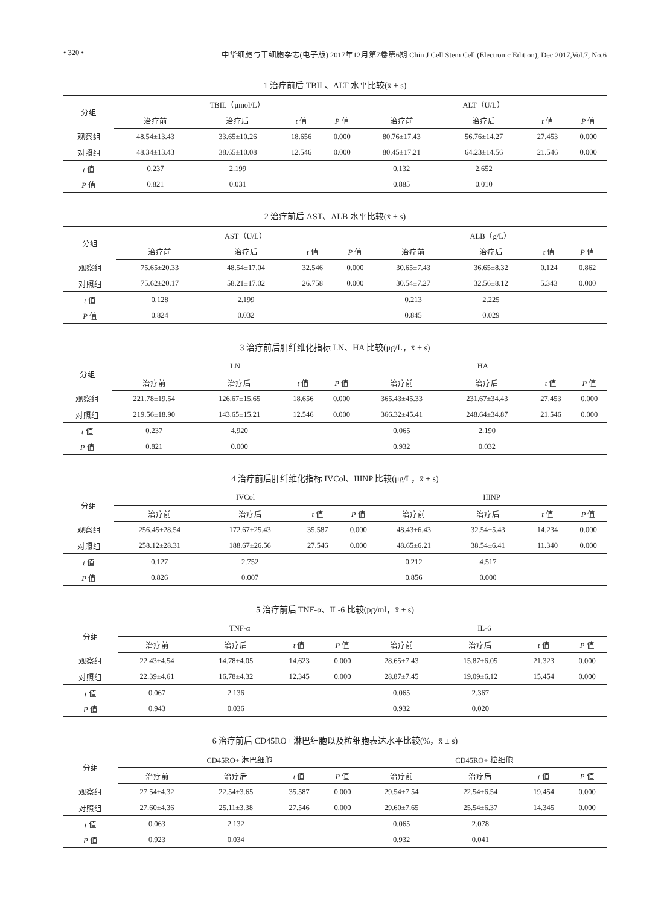• 320 • 中华细胞与干细胞杂志(电子版) 2017年12月第7卷第6期 Chin J Cell Stem Cell (Electronic Edition), Dec 2017,Vol.7, No.6
1 治疗前后 TBIL、ALT 水平比较(x̄ ± s)
| 分组 | TBIL（μmol/L） | | | | ALT（U/L） | | | |
| --- | --- | --- | --- | --- | --- | --- | --- | --- |
| | 治疗前 | 治疗后 | t 值 | P 值 | 治疗前 | 治疗后 | t 值 | P 值 |
| 观察组 | 48.54±13.43 | 33.65±10.26 | 18.656 | 0.000 | 80.76±17.43 | 56.76±14.27 | 27.453 | 0.000 |
| 对照组 | 48.34±13.43 | 38.65±10.08 | 12.546 | 0.000 | 80.45±17.21 | 64.23±14.56 | 21.546 | 0.000 |
| t 值 | 0.237 | 2.199 | | | 0.132 | 2.652 | | |
| P 值 | 0.821 | 0.031 | | | 0.885 | 0.010 | | |
2 治疗前后 AST、ALB 水平比较(x̄ ± s)
| 分组 | AST（U/L） | | | | ALB（g/L） | | | |
| --- | --- | --- | --- | --- | --- | --- | --- | --- |
| | 治疗前 | 治疗后 | t 值 | P 值 | 治疗前 | 治疗后 | t 值 | P 值 |
| 观察组 | 75.65±20.33 | 48.54±17.04 | 32.546 | 0.000 | 30.65±7.43 | 36.65±8.32 | 0.124 | 0.862 |
| 对照组 | 75.62±20.17 | 58.21±17.02 | 26.758 | 0.000 | 30.54±7.27 | 32.56±8.12 | 5.343 | 0.000 |
| t 值 | 0.128 | 2.199 | | | 0.213 | 2.225 | | |
| P 值 | 0.824 | 0.032 | | | 0.845 | 0.029 | | |
3 治疗前后肝纤维化指标 LN、HA 比较(μg/L，x̄ ± s)
| 分组 | LN | | | | HA | | | |
| --- | --- | --- | --- | --- | --- | --- | --- | --- |
| | 治疗前 | 治疗后 | t 值 | P 值 | 治疗前 | 治疗后 | t 值 | P 值 |
| 观察组 | 221.78±19.54 | 126.67±15.65 | 18.656 | 0.000 | 365.43±45.33 | 231.67±34.43 | 27.453 | 0.000 |
| 对照组 | 219.56±18.90 | 143.65±15.21 | 12.546 | 0.000 | 366.32±45.41 | 248.64±34.87 | 21.546 | 0.000 |
| t 值 | 0.237 | 4.920 | | | 0.065 | 2.190 | | |
| P 值 | 0.821 | 0.000 | | | 0.932 | 0.032 | | |
4 治疗前后肝纤维化指标 IVCol、IIINP 比较(μg/L，x̄ ± s)
| 分组 | IVCol | | | | IIINP | | | |
| --- | --- | --- | --- | --- | --- | --- | --- | --- |
| | 治疗前 | 治疗后 | t 值 | P 值 | 治疗前 | 治疗后 | t 值 | P 值 |
| 观察组 | 256.45±28.54 | 172.67±25.43 | 35.587 | 0.000 | 48.43±6.43 | 32.54±5.43 | 14.234 | 0.000 |
| 对照组 | 258.12±28.31 | 188.67±26.56 | 27.546 | 0.000 | 48.65±6.21 | 38.54±6.41 | 11.340 | 0.000 |
| t 值 | 0.127 | 2.752 | | | 0.212 | 4.517 | | |
| P 值 | 0.826 | 0.007 | | | 0.856 | 0.000 | | |
5 治疗前后 TNF-α、IL-6 比较(pg/ml，x̄ ± s)
| 分组 | TNF-α | | | | IL-6 | | | |
| --- | --- | --- | --- | --- | --- | --- | --- | --- |
| | 治疗前 | 治疗后 | t 值 | P 值 | 治疗前 | 治疗后 | t 值 | P 值 |
| 观察组 | 22.43±4.54 | 14.78±4.05 | 14.623 | 0.000 | 28.65±7.43 | 15.87±6.05 | 21.323 | 0.000 |
| 对照组 | 22.39±4.61 | 16.78±4.32 | 12.345 | 0.000 | 28.87±7.45 | 19.09±6.12 | 15.454 | 0.000 |
| t 值 | 0.067 | 2.136 | | | 0.065 | 2.367 | | |
| P 值 | 0.943 | 0.036 | | | 0.932 | 0.020 | | |
6 治疗前后 CD45RO+ 淋巴细胞以及粒细胞表达水平比较(%，x̄ ± s)
| 分组 | CD45RO+ 淋巴细胞 | | | | CD45RO+ 粒细胞 | | | |
| --- | --- | --- | --- | --- | --- | --- | --- | --- |
| | 治疗前 | 治疗后 | t 值 | P 值 | 治疗前 | 治疗后 | t 值 | P 值 |
| 观察组 | 27.54±4.32 | 22.54±3.65 | 35.587 | 0.000 | 29.54±7.54 | 22.54±6.54 | 19.454 | 0.000 |
| 对照组 | 27.60±4.36 | 25.11±3.38 | 27.546 | 0.000 | 29.60±7.65 | 25.54±6.37 | 14.345 | 0.000 |
| t 值 | 0.063 | 2.132 | | | 0.065 | 2.078 | | |
| P 值 | 0.923 | 0.034 | | | 0.932 | 0.041 | | |